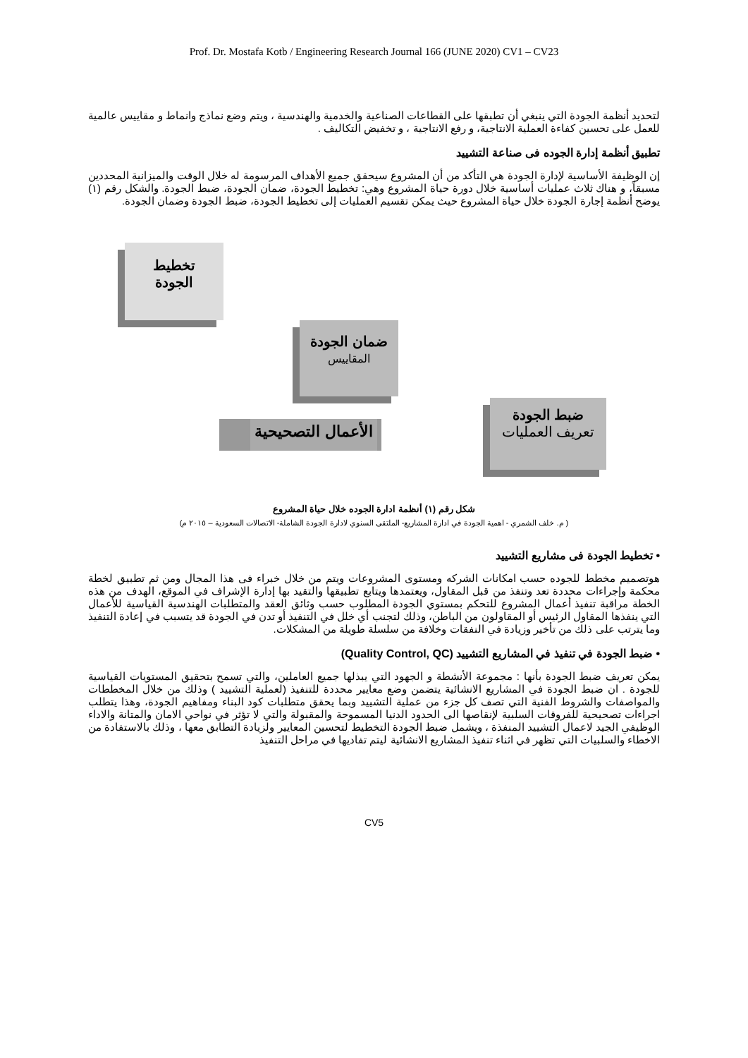Prof. Dr. Mostafa Kotb / Engineering Research Journal 166 (JUNE 2020) CV1 – CV23
لتحديد أنظمة الجودة التي ينبغي أن تطبقها على القطاعات الصناعية والخدمية والهندسية ، ويتم وضع نماذج وانماط و مقاييس عالمية للعمل على تحسين كفاءة العملية الانتاجية، و رفع الانتاجية ، و تخفيض التكاليف .
تطبيق أنظمة إدارة الجوده فى صناعة التشييد
إن الوظيفة الأساسية لإدارة الجودة هي التأكد من أن المشروع سيحقق جميع الأهداف المرسومة له خلال الوقت والميزانية المحددين مسبقاً، و هناك ثلاث عمليات أساسية خلال دورة حياة المشروع وهي: تخطيط الجودة، ضمان الجودة، ضبط الجودة. والشكل رقم (١) يوضح أنظمة إجارة الجودة خلال حياة المشروع حيث يمكن تقسيم العمليات إلى تخطيط الجودة، ضبط الجودة وضمان الجودة.
تخطيط
الجودة
ضمان الجودة
المقاييس
الأعمال التصحيحية
ضبط الجودة
تعريف العمليات
شكل رقم (١) أنظمة ادارة الجوده خلال حياة المشروع
( م. خلف الشمري - اهمية الجودة في ادارة المشاريع- الملتقى السنوي لادارة الجودة الشاملة- الاتصالات السعودية – ٢٠١٥ م)
• تخطيط الجودة فى مشاريع التشييد
هوتصميم مخطط للجوده حسب امكانات الشركه ومستوى المشروعات ويتم من خلال خبراء فى هذا المجال ومن ثم تطبيق لخطة محكمة وإجراءات محددة تعد وتنفذ من قبل المقاول، ويعتمدها ويتابع تطبيقها والتقيد بها إدارة الإشراف في الموقع، الهدف من هذه الخطة مراقبة تنفيذ أعمال المشروع للتحكم بمستوي الجودة المطلوب حسب وثائق العقد والمتطلبات الهندسية القياسية للأعمال التي ينفذها المقاول الرئيس أو المقاولون من الباطن، وذلك لتجنب أي خلل في التنفيذ أو تدن في الجودة قد يتسبب في إعادة التنفيذ وما يترتب على ذلك من تأخير وزيادة في النفقات وخلافة من سلسلة طويلة من المشكلات.
• ضبط الجودة في تنفيذ في المشاريع التشييد (Quality Control, QC)
يمكن تعريف ضبط الجودة بأنها : مجموعة الأنشطة و الجهود التي يبذلها جميع العاملين، والتي تسمح بتحقيق المستويات القياسية للجودة . ان ضبط الجودة في المشاريع الانشائية يتضمن وضع معايير محددة للتنفيذ (لعملية التشييد ) وذلك من خلال المخططات والمواصفات والشروط الفنية التي تصف كل جزء من عملية التشييد وبما يحقق متطلبات كود البناء ومفاهيم الجودة، وهذا يتطلب اجراءات تصحيحية للفروقات السلبية لإنقاصها الى الحدود الدنيا المسموحة والمقبولة والتي لا تؤثر في نواحي الامان والمتانة والاداء الوظيفي الجيد لاعمال التشييد المنفذة ، ويشمل ضبط الجودة التخطيط لتحسين المعايير ولزيادة التطابق معها ، وذلك بالاستفادة من الاخطاء والسلبيات التي تظهر في اثناء تنفيذ المشاريع الانشائية ليتم تفاديها في مراحل التنفيذ
CV5